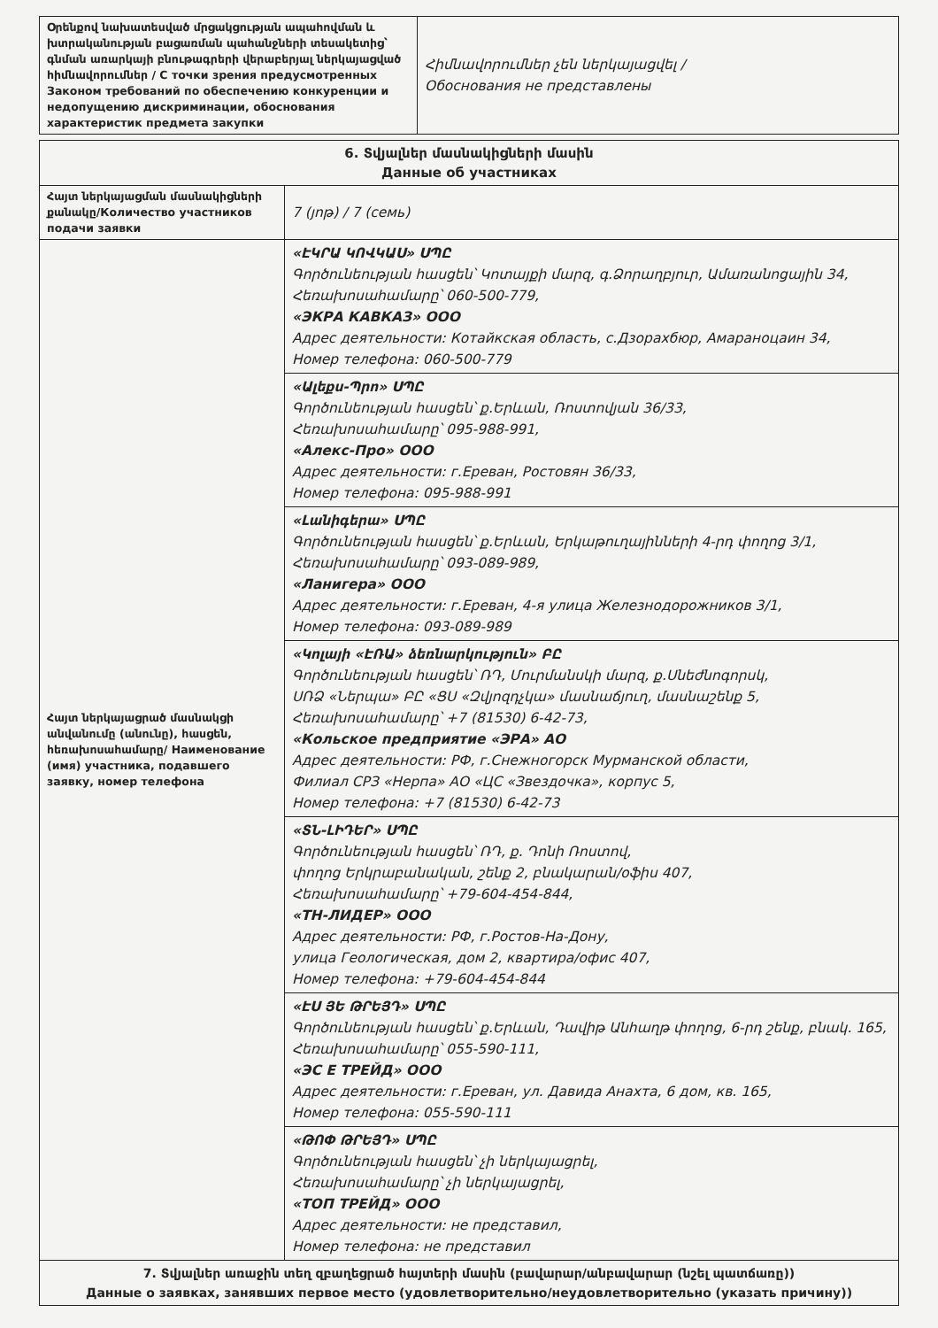| Օրենքով նախատեսված մրցակցության ապահովման և խտրականության բացառման պահանջների տեսակետից՝ գնման առարկայի բնութագրերի վերաբերյալ ներկայացված հիմնավորումներ / С точки зрения предусмотренных Законом требований по обеспечению конкуренции и недопущению дискриминации, обоснования характеристик предмета закупки | Հիմնավորումներ չեն ներկայացվել / Обоснования не представлены |
| 6. Տվյալներ մասնակիցների մասին Данные об участниках | |
| Հայտ ներկայացման մասնակիցների քանակը/Количество участников подачи заявки | 7 (յոթ) / 7 (семь) |
| Հայտ ներկայացրած մասնակցի անվանումը (անունը), հասցեն, հեռախոսահամարը/ Наименование (имя) участника, подавшего заявку, номер телефона | «ԷԿՐԱ ԿՈՎԿԱՍ» ՍՊԸ Գործունեության հասցեն՝ Կոտայքի մարզ, գ.Ձորաղբյուր, Ամառանոցային 34, Հեռախոսահամարը՝ 060-500-779, «ЭКРА КАВКАЗ» ООО Адрес деятельности: Котайкская область, с.Дзорахбюр, Амараноцаин 34, Номер телефона: 060-500-779 |
| | «Ալեքս-Պրո» ՍՊԸ Գործունեության հասցեն՝ ք.Երևան, Ռոստովյան 36/33, Հեռախոսահամարը՝ 095-988-991, «Алекс-Про» ООО Адрес деятельности: г.Ереван, Ростовян 36/33, Номер телефона: 095-988-991 |
| | «Լանիգերա» ՍՊԸ Գործունեության հասցեն՝ ք.Երևան, Երկաթուղայինների 4-րդ փողոց 3/1, Հեռախոսահամարը՝ 093-089-989, «Ланигера» ООО Адрес деятельности: г.Ереван, 4-я улица Железнодорожников 3/1, Номер телефона: 093-089-989 |
| | «Կոլայի «ԷՌԱ» ձեռնարկություն» ԲԸ Գործունեության հասցեն՝ ՌԴ, Մուրմանսկի մարզ, ք.Սնեժնոգորսկ, ՍՌՁ «Ներպա» ԲԸ «ՑՍ «Զվյոզդչկա» մասնաճյուղ, մասնաշենք 5, Հեռախոսահամարը՝ +7 (81530) 6-42-73, «Кольское предприятие «ЭРА» АО Адрес деятельности: РФ, г.Снежногорск Мурманской области, Филиал СРЗ «Нерпа» АО «ЦС «Звездочка», корпус 5, Номер телефона: +7 (81530) 6-42-73 |
| | «ՏՆ-ԼԻԴԵՐ» ՍՊԸ Գործունեության հասցեն՝ ՌԴ, ք. Դոնի Ռոստով, փողոց Երկրաբանական, շենք 2, բնակարան/օֆիս 407, Հեռախոսահամարը՝ +79-604-454-844, «ТН-ЛИДЕР» ООО Адрес деятельности: РФ, г.Ростов-На-Дону, улица Геологическая, дом 2, квартира/офис 407, Номер телефона: +79-604-454-844 |
| | «ԷՍ ՅԵ ԹՐԵՅԴ» ՍՊԸ Գործունեության հասցեն՝ ք.Երևան, Դավիթ Անհաղթ փողոց, 6-րդ շենք, բնակ. 165, Հեռախոսահամարը՝ 055-590-111, «ЭС Е ТРЕЙД» ООО Адрес деятельности: г.Ереван, ул. Давида Анахта, 6 дом, кв. 165, Номер телефона: 055-590-111 |
| | «ԹՈՓ ԹՐԵՅԴ» ՍՊԸ Գործունեության հասցեն՝ չի ներկայացրել, Հեռախոսահամարը՝ չի ներկայացրել, «ТОП ТРЕЙД» ООО Адрес деятельности: не представил, Номер телефона: не представил |
| 7. Տվյալներ առաջին տեղ զբաղեցրած հայտերի մասին (բավարար/անբավարար (նշել պատճառը)) Данные о заявках, занявших первое место (удовлетворительно/неудовлетворительно (указать причину)) | |